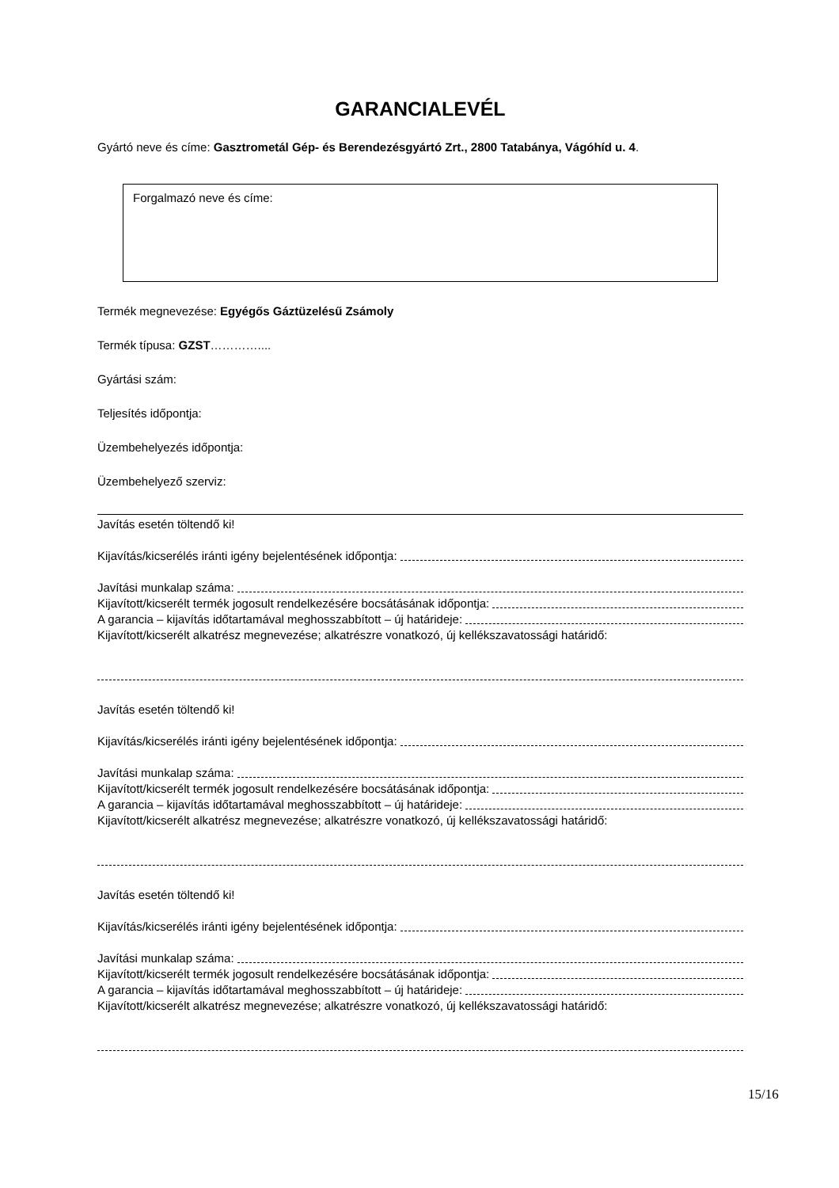GARANCIALEVÉL
Gyártó neve és címe: Gasztrometál Gép- és Berendezésgyártó Zrt., 2800 Tatabánya, Vágóhíd u. 4.
Forgalmazó neve és címe:
Termék megnevezése: Egyégős Gáztüzelésű Zsámoly
Termék típusa: GZST…………....
Gyártási szám:
Teljesítés időpontja:
Üzembehelyezés időpontja:
Üzembehelyező szerviz:
Javítás esetén töltendő ki!
Kijavítás/kicserélés iránti igény bejelentésének időpontja:
Javítási munkalap száma:
Kijavított/kicserélt termék jogosult rendelkezésére bocsátásának időpontja:
A garancia – kijavítás időtartamával meghosszabbított – új határideje:
Kijavított/kicserélt alkatrész megnevezése; alkatrészre vonatkozó, új kellékszavatossági határidő:
Javítás esetén töltendő ki!
Kijavítás/kicserélés iránti igény bejelentésének időpontja:
Javítási munkalap száma:
Kijavított/kicserélt termék jogosult rendelkezésére bocsátásának időpontja:
A garancia – kijavítás időtartamával meghosszabbított – új határideje:
Kijavított/kicserélt alkatrész megnevezése; alkatrészre vonatkozó, új kellékszavatossági határidő:
Javítás esetén töltendő ki!
Kijavítás/kicserélés iránti igény bejelentésének időpontja:
Javítási munkalap száma:
Kijavított/kicserélt termék jogosult rendelkezésére bocsátásának időpontja:
A garancia – kijavítás időtartamával meghosszabbított – új határideje:
Kijavított/kicserélt alkatrész megnevezése; alkatrészre vonatkozó, új kellékszavatossági határidő:
15/16